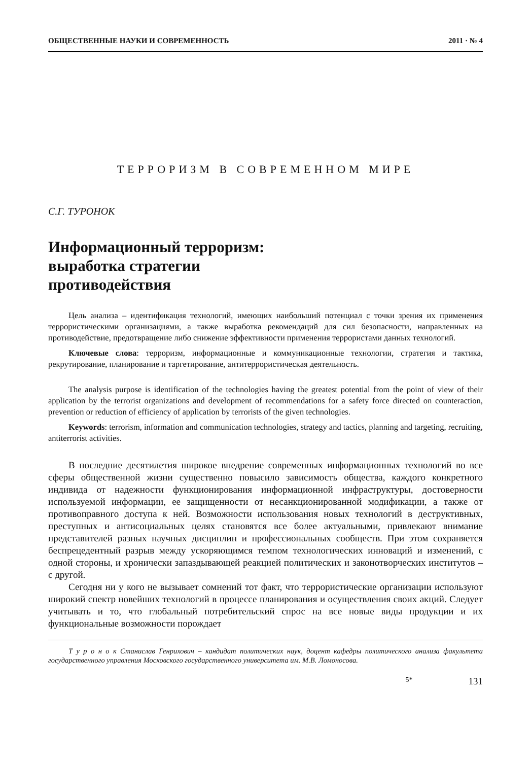ОБЩЕСТВЕННЫЕ НАУКИ И СОВРЕМЕННОСТЬ 2011 · № 4
ТЕРРОРИЗМ В СОВРЕМЕННОМ МИРЕ
С.Г. ТУРОНОК
Информационный терроризм:
выработка стратегии
противодействия
Цель анализа – идентификация технологий, имеющих наибольший потенциал с точки зрения их применения террористическими организациями, а также выработка рекомендаций для сил безопасности, направленных на противодействие, предотвращение либо снижение эффективности применения террористами данных технологий.
Ключевые слова: терроризм, информационные и коммуникационные технологии, стратегия и тактика, рекрутирование, планирование и таргетирование, антитеррористическая деятельность.
The analysis purpose is identification of the technologies having the greatest potential from the point of view of their application by the terrorist organizations and development of recommendations for a safety force directed on counteraction, prevention or reduction of efficiency of application by terrorists of the given technologies.
Keywords: terrorism, information and communication technologies, strategy and tactics, planning and targeting, recruiting, antiterrorist activities.
В последние десятилетия широкое внедрение современных информационных технологий во все сферы общественной жизни существенно повысило зависимость общества, каждого конкретного индивида от надежности функционирования информационной инфраструктуры, достоверности используемой информации, ее защищенности от несанкционированной модификации, а также от противоправного доступа к ней. Возможности использования новых технологий в деструктивных, преступных и антисоциальных целях становятся все более актуальными, привлекают внимание представителей разных научных дисциплин и профессиональных сообществ. При этом сохраняется беспрецедентный разрыв между ускоряющимся темпом технологических инноваций и изменений, с одной стороны, и хронически запаздывающей реакцией политических и законотворческих институтов – с другой.
Сегодня ни у кого не вызывает сомнений тот факт, что террористические организации используют широкий спектр новейших технологий в процессе планирования и осуществления своих акций. Следует учитывать и то, что глобальный потребительский спрос на все новые виды продукции и их функциональные возможности порождает
Т у р о н о к Станислав Генрихович – кандидат политических наук, доцент кафедры политического анализа факультета государственного управления Московского государственного университета им. М.В. Ломоносова.
5* 131